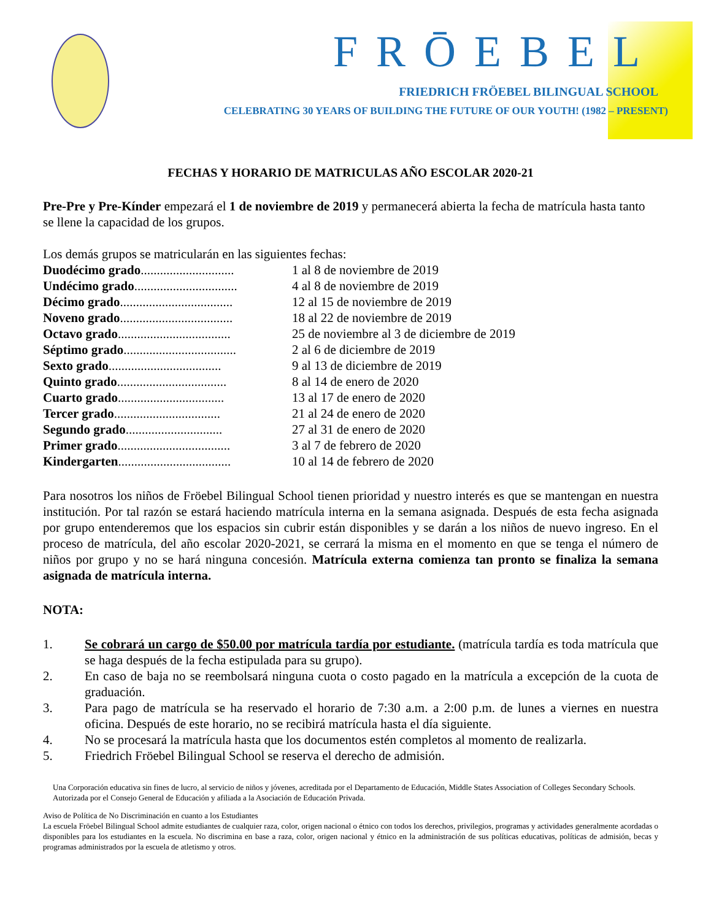FRŌEBEL
FRIEDRICH FRÖEBEL BILINGUAL SCHOOL
CELEBRATING 30 YEARS OF BUILDING THE FUTURE OF OUR YOUTH! (1982 – PRESENT)
FECHAS Y HORARIO DE MATRICULAS AÑO ESCOLAR 2020-21
Pre-Pre y Pre-Kínder empezará el 1 de noviembre de 2019 y permanecerá abierta la fecha de matrícula hasta tanto se llene la capacidad de los grupos.
Los demás grupos se matricularán en las siguientes fechas:
| Duodécimo grado ............................. | 1 al 8 de noviembre de 2019 |
| Undécimo grado ................................ | 4 al 8 de noviembre de 2019 |
| Décimo grado ................................... | 12 al 15 de noviembre de 2019 |
| Noveno grado ................................... | 18 al 22 de noviembre de 2019 |
| Octavo grado ................................... | 25 de noviembre al 3 de diciembre de 2019 |
| Séptimo grado ................................... | 2 al 6 de diciembre de 2019 |
| Sexto grado ................................... | 9 al 13 de diciembre de 2019 |
| Quinto grado .................................. | 8 al 14 de enero de 2020 |
| Cuarto grado ................................. | 13 al 17 de enero de 2020 |
| Tercer grado ................................. | 21 al 24 de enero de 2020 |
| Segundo grado .............................. | 27 al 31 de enero de 2020 |
| Primer grado ................................... | 3 al 7 de febrero de 2020 |
| Kindergarten ................................... | 10 al 14 de febrero de 2020 |
Para nosotros los niños de Fröebel Bilingual School tienen prioridad y nuestro interés es que se mantengan en nuestra institución. Por tal razón se estará haciendo matrícula interna en la semana asignada. Después de esta fecha asignada por grupo entenderemos que los espacios sin cubrir están disponibles y se darán a los niños de nuevo ingreso. En el proceso de matrícula, del año escolar 2020-2021, se cerrará la misma en el momento en que se tenga el número de niños por grupo y no se hará ninguna concesión. Matrícula externa comienza tan pronto se finaliza la semana asignada de matrícula interna.
NOTA:
1. Se cobrará un cargo de $50.00 por matrícula tardía por estudiante. (matrícula tardía es toda matrícula que se haga después de la fecha estipulada para su grupo).
2. En caso de baja no se reembolsará ninguna cuota o costo pagado en la matrícula a excepción de la cuota de graduación.
3. Para pago de matrícula se ha reservado el horario de 7:30 a.m. a 2:00 p.m. de lunes a viernes en nuestra oficina. Después de este horario, no se recibirá matrícula hasta el día siguiente.
4. No se procesará la matrícula hasta que los documentos estén completos al momento de realizarla.
5. Friedrich Fröebel Bilingual School se reserva el derecho de admisión.
Una Corporación educativa sin fines de lucro, al servicio de niños y jóvenes, acreditada por el Departamento de Educación, Middle States Association of Colleges Secondary Schools. Autorizada por el Consejo General de Educación y afiliada a la Asociación de Educación Privada.
Aviso de Política de No Discriminación en cuanto a los Estudiantes
La escuela Fröebel Bilingual School admite estudiantes de cualquier raza, color, origen nacional o étnico con todos los derechos, privilegios, programas y actividades generalmente acordadas o disponibles para los estudiantes en la escuela. No discrimina en base a raza, color, origen nacional y étnico en la administración de sus políticas educativas, políticas de admisión, becas y programas administrados por la escuela de atletismo y otros.